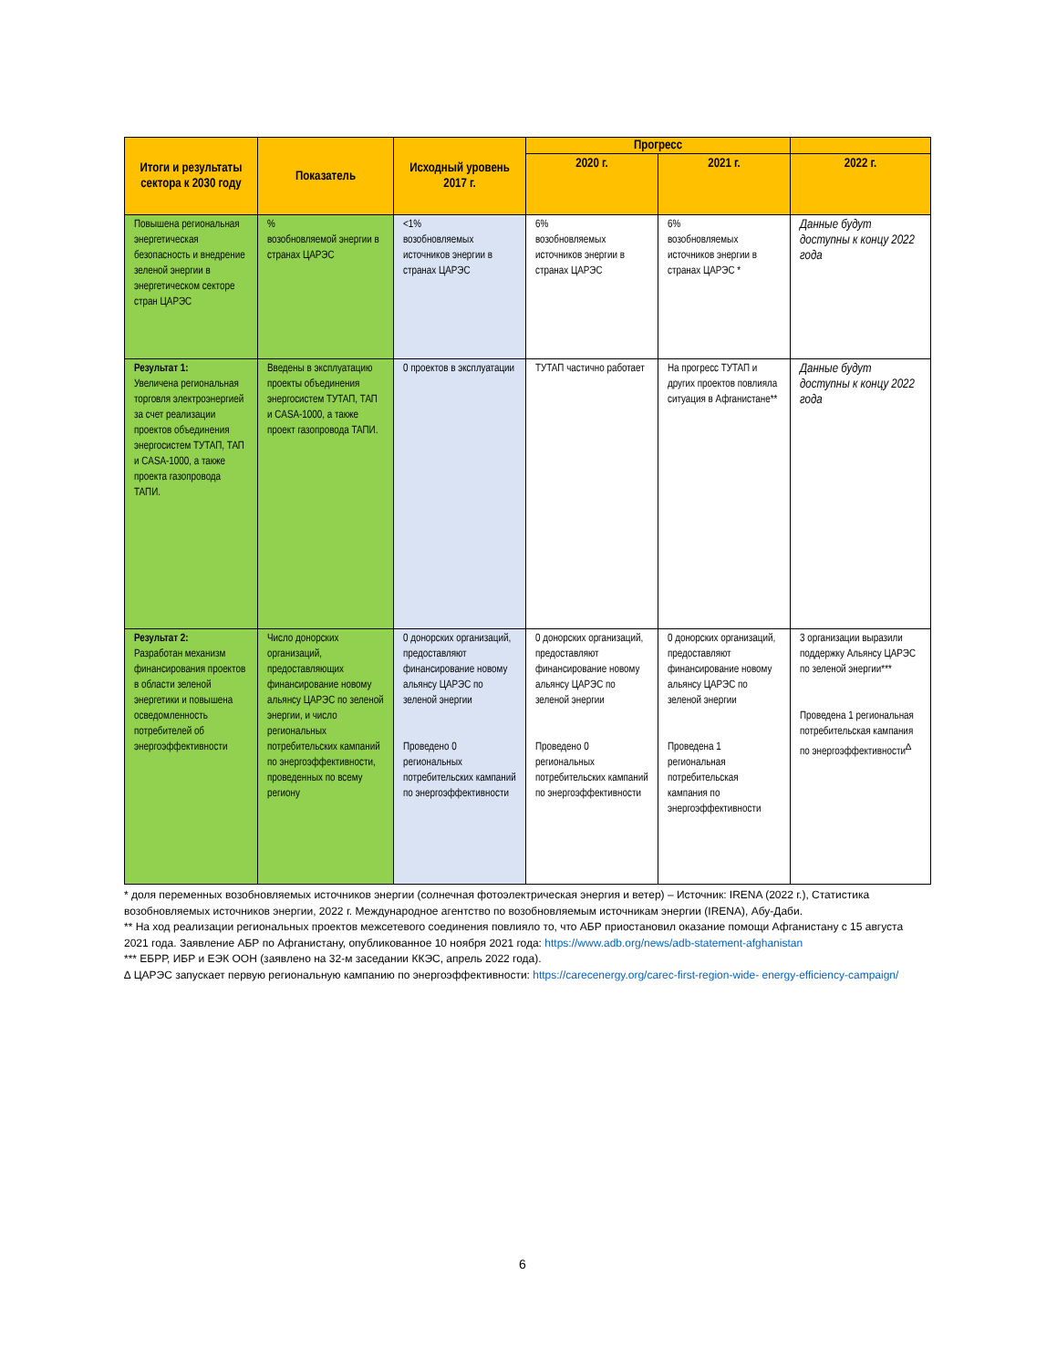| Итоги и результаты сектора к 2030 году | Показатель | Исходный уровень 2017 г. | Прогресс | | |
| --- | --- | --- | --- | --- | --- |
| | | | 2020 г. | 2021 г. | 2022 г. |
| Повышена региональная энергетическая безопасность и внедрение зеленой энергии в энергетическом секторе стран ЦАРЭС | % возобновляемой энергии в странах ЦАРЭС | <1% возобновляемых источников энергии в странах ЦАРЭС | 6% возобновляемых источников энергии в странах ЦАРЭС | 6% возобновляемых источников энергии в странах ЦАРЭС * | Данные будут доступны к концу 2022 года |
| Результат 1: Увеличена региональная торговля электроэнергией за счет реализации проектов объединения энергосистем ТУТАП, ТАП и CASA-1000, а также проекта газопровода ТАПИ. | Введены в эксплуатацию проекты объединения энергосистем ТУТАП, ТАП и CASA-1000, а также проект газопровода ТАПИ. | 0 проектов в эксплуатации | ТУТАП частично работает | На прогресс ТУТАП и других проектов повлияла ситуация в Афганистане** | Данные будут доступны к концу 2022 года |
| Результат 2: Разработан механизм финансирования проектов в области зеленой энергетики и повышена осведомленность потребителей об энергоэффективности | Число донорских организаций, предоставляющих финансирование новому альянсу ЦАРЭС по зеленой энергии, и число региональных потребительских кампаний по энергоэффективности, проведенных по всему региону | 0 донорских организаций, предоставляют финансирование новому альянсу ЦАРЭС по зеленой энергии Проведено 0 региональных потребительских кампаний по энергоэффективности | 0 донорских организаций, предоставляют финансирование новому альянсу ЦАРЭС по зеленой энергии Проведено 0 региональных потребительских кампаний по энергоэффективности | 0 донорских организаций, предоставляют финансирование новому альянсу ЦАРЭС по зеленой энергии Проведена 1 региональная потребительская кампания по энергоэффективности | 3 организации выразили поддержку Альянсу ЦАРЭС по зеленой энергии*** Проведена 1 региональная потребительская кампания по энергоэффективности<sup>∆</sup> |
* доля переменных возобновляемых источников энергии (солнечная фотоэлектрическая энергия и ветер) – Источник: IRENA (2022 г.), Статистика возобновляемых источников энергии, 2022 г. Международное агентство по возобновляемым источникам энергии (IRENA), Абу-Даби.
** На ход реализации региональных проектов межсетевого соединения повлияло то, что АБР приостановил оказание помощи Афганистану с 15 августа 2021 года. Заявление АБР по Афганистану, опубликованное 10 ноября 2021 года: https://www.adb.org/news/adb-statement-afghanistan
*** ЕБРР, ИБР и ЕЭК ООН (заявлено на 32-м заседании ККЭС, апрель 2022 года).
∆ ЦАРЭС запускает первую региональную кампанию по энергоэффективности: https://carecenergy.org/carec-first-region-wide- energy-efficiency-campaign/
6